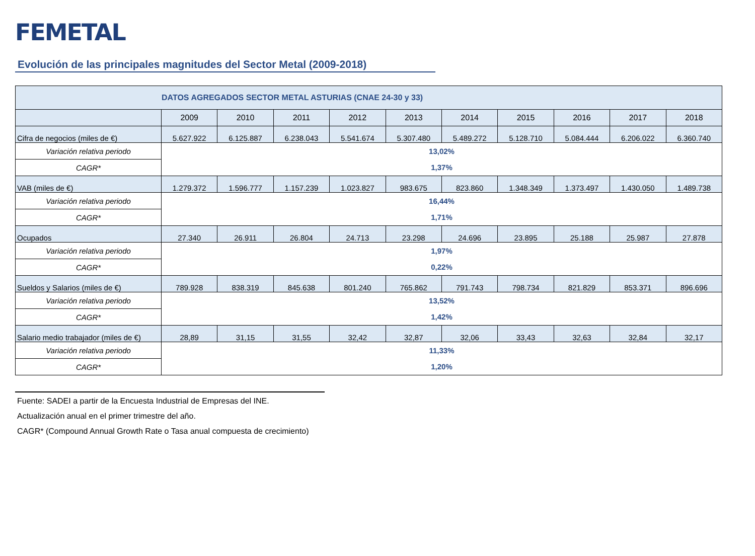FEMETAL
Evolución de las principales magnitudes del Sector Metal (2009-2018)
| DATOS AGREGADOS SECTOR METAL ASTURIAS (CNAE 24-30 y 33) | | | | | | | | | | |
| --- | --- | --- | --- | --- | --- | --- | --- | --- | --- | --- |
| | 2009 | 2010 | 2011 | 2012 | 2013 | 2014 | 2015 | 2016 | 2017 | 2018 |
| Cifra de negocios (miles de €) | 5.627.922 | 6.125.887 | 6.238.043 | 5.541.674 | 5.307.480 | 5.489.272 | 5.128.710 | 5.084.444 | 6.206.022 | 6.360.740 |
| Variación relativa periodo | 13,02% | | | | | | | | | |
| CAGR* | 1,37% | | | | | | | | | |
| VAB (miles de €) | 1.279.372 | 1.596.777 | 1.157.239 | 1.023.827 | 983.675 | 823.860 | 1.348.349 | 1.373.497 | 1.430.050 | 1.489.738 |
| Variación relativa periodo | 16,44% | | | | | | | | | |
| CAGR* | 1,71% | | | | | | | | | |
| Ocupados | 27.340 | 26.911 | 26.804 | 24.713 | 23.298 | 24.696 | 23.895 | 25.188 | 25.987 | 27.878 |
| Variación relativa periodo | 1,97% | | | | | | | | | |
| CAGR* | 0,22% | | | | | | | | | |
| Sueldos y Salarios (miles de €) | 789.928 | 838.319 | 845.638 | 801.240 | 765.862 | 791.743 | 798.734 | 821.829 | 853.371 | 896.696 |
| Variación relativa periodo | 13,52% | | | | | | | | | |
| CAGR* | 1,42% | | | | | | | | | |
| Salario medio trabajador (miles de €) | 28,89 | 31,15 | 31,55 | 32,42 | 32,87 | 32,06 | 33,43 | 32,63 | 32,84 | 32,17 |
| Variación relativa periodo | 11,33% | | | | | | | | | |
| CAGR* | 1,20% | | | | | | | | | |
Fuente: SADEI a partir de la Encuesta Industrial de Empresas del INE.
Actualización anual en el primer trimestre del año.
CAGR* (Compound Annual Growth Rate o Tasa anual compuesta de crecimiento)